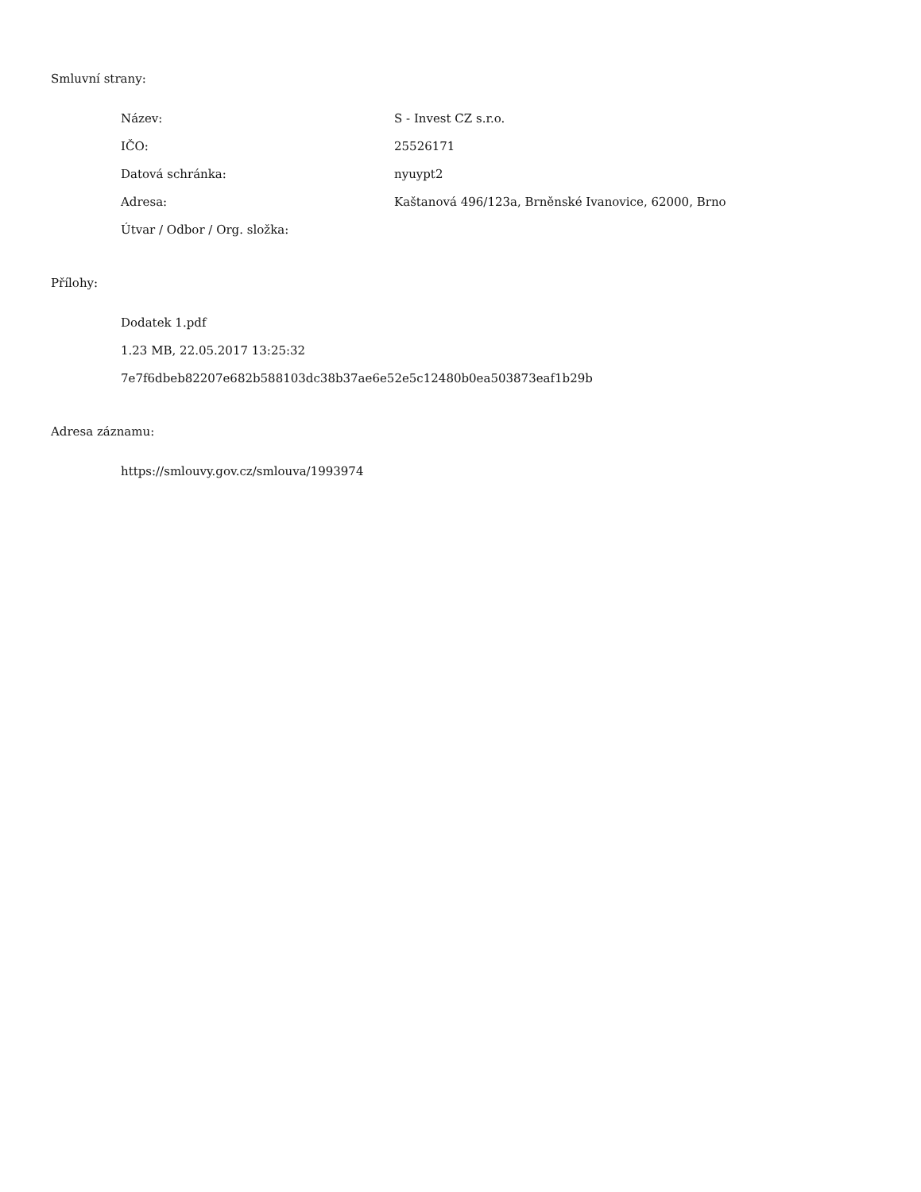Smluvní strany:
| Název: | S - Invest CZ s.r.o. |
| IČO: | 25526171 |
| Datová schránka: | nyuypt2 |
| Adresa: | Kaštanová 496/123a, Brněnské Ivanovice, 62000, Brno |
| Útvar / Odbor / Org. složka: | |
Přílohy:
Dodatek 1.pdf
1.23 MB, 22.05.2017 13:25:32
7e7f6dbeb82207e682b588103dc38b37ae6e52e5c12480b0ea503873eaf1b29b
Adresa záznamu:
https://smlouvy.gov.cz/smlouva/1993974